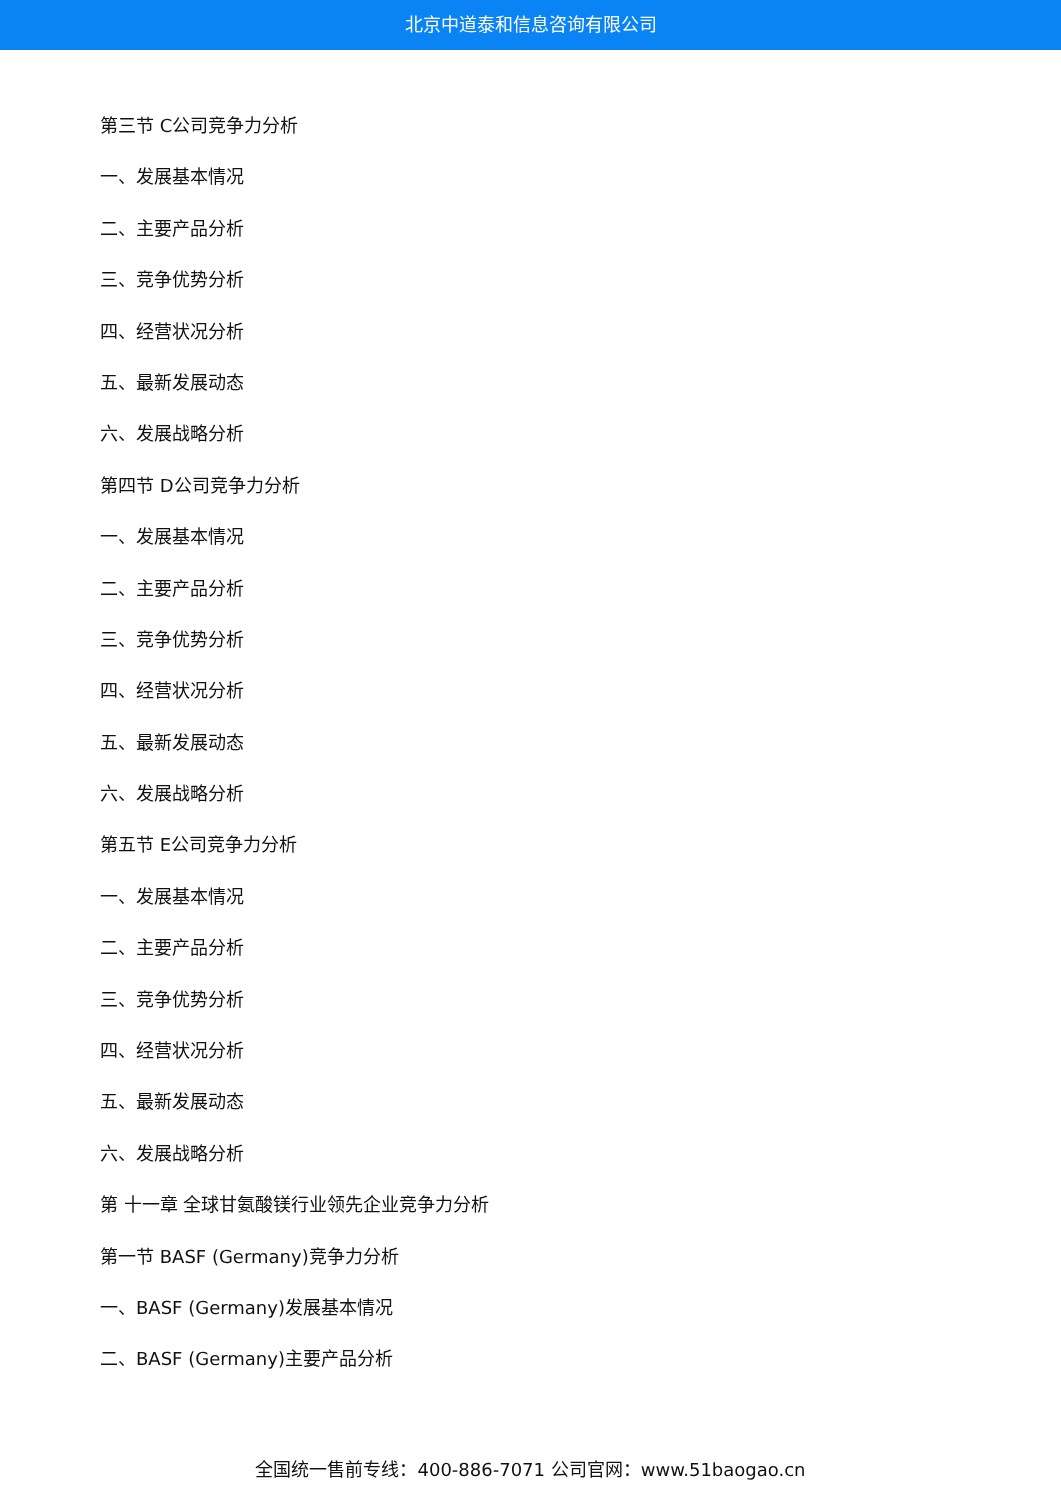北京中道泰和信息咨询有限公司
第三节 C公司竞争力分析
一、发展基本情况
二、主要产品分析
三、竞争优势分析
四、经营状况分析
五、最新发展动态
六、发展战略分析
第四节 D公司竞争力分析
一、发展基本情况
二、主要产品分析
三、竞争优势分析
四、经营状况分析
五、最新发展动态
六、发展战略分析
第五节 E公司竞争力分析
一、发展基本情况
二、主要产品分析
三、竞争优势分析
四、经营状况分析
五、最新发展动态
六、发展战略分析
第 十一章 全球甘氨酸镁行业领先企业竞争力分析
第一节 BASF (Germany)竞争力分析
一、BASF (Germany)发展基本情况
二、BASF (Germany)主要产品分析
全国统一售前专线：400-886-7071 公司官网：www.51baogao.cn